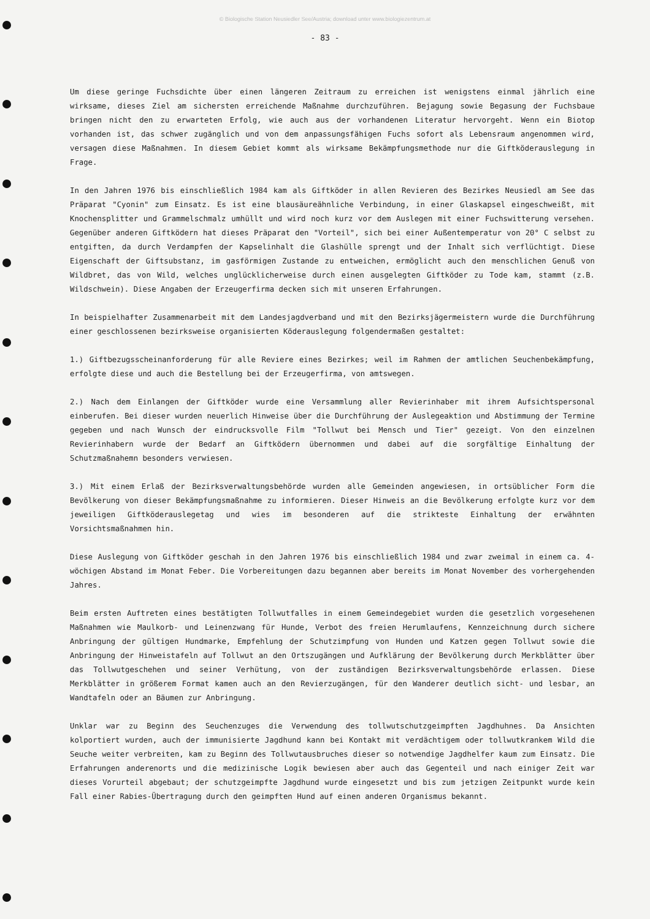© Biologische Station Neusiedler See/Austria; download unter www.biologiezentrum.at
- 83 -
Um diese geringe Fuchsdichte über einen längeren Zeitraum zu erreichen ist wenigstens einmal jährlich eine wirksame, dieses Ziel am sichersten erreichende Maßnahme durchzuführen. Bejagung sowie Begasung der Fuchsbaue bringen nicht den zu erwarteten Erfolg, wie auch aus der vorhandenen Literatur hervorgeht. Wenn ein Biotop vorhanden ist, das schwer zugänglich und von dem anpassungsfähigen Fuchs sofort als Lebensraum angenommen wird, versagen diese Maßnahmen. In diesem Gebiet kommt als wirksame Bekämpfungsmethode nur die Giftköderauslegung in Frage.
In den Jahren 1976 bis einschließlich 1984 kam als Giftköder in allen Revieren des Bezirkes Neusiedl am See das Präparat "Cyonin" zum Einsatz. Es ist eine blausäureähnliche Verbindung, in einer Glaskapsel eingeschweißt, mit Knochensplitter und Grammelschmalz umhüllt und wird noch kurz vor dem Auslegen mit einer Fuchswitterung versehen. Gegenüber anderen Giftködern hat dieses Präparat den "Vorteil", sich bei einer Außentemperatur von 20° C selbst zu entgiften, da durch Verdampfen der Kapselinhalt die Glashülle sprengt und der Inhalt sich verflüchtigt. Diese Eigenschaft der Giftsubstanz, im gasförmigen Zustande zu entweichen, ermöglicht auch den menschlichen Genuß von Wildbret, das von Wild, welches unglücklicherweise durch einen ausgelegten Giftköder zu Tode kam, stammt (z.B. Wildschwein). Diese Angaben der Erzeugerfirma decken sich mit unseren Erfahrungen.
In beispielhafter Zusammenarbeit mit dem Landesjagdverband und mit den Bezirksjägermeistern wurde die Durchführung einer geschlossenen bezirksweise organisierten Köderauslegung folgendermaßen gestaltet:
1.) Giftbezugsscheinanforderung für alle Reviere eines Bezirkes; weil im Rahmen der amtlichen Seuchenbekämpfung, erfolgte diese und auch die Bestellung bei der Erzeugerfirma, von amtswegen.
2.) Nach dem Einlangen der Giftköder wurde eine Versammlung aller Revierinhaber mit ihrem Aufsichtspersonal einberufen. Bei dieser wurden neuerlich Hinweise über die Durchführung der Auslegeaktion und Abstimmung der Termine gegeben und nach Wunsch der eindrucksvolle Film "Tollwut bei Mensch und Tier" gezeigt. Von den einzelnen Revierinhabern wurde der Bedarf an Giftködern übernommen und dabei auf die sorgfältige Einhaltung der Schutzmaßnahemn besonders verwiesen.
3.) Mit einem Erlaß der Bezirksverwaltungsbehörde wurden alle Gemeinden angewiesen, in ortsüblicher Form die Bevölkerung von dieser Bekämpfungsmaßnahme zu informieren. Dieser Hinweis an die Bevölkerung erfolgte kurz vor dem jeweiligen Giftköderauslegetag und wies im besonderen auf die strikteste Einhaltung der erwähnten Vorsichtsmaßnahmen hin.
Diese Auslegung von Giftköder geschah in den Jahren 1976 bis einschließlich 1984 und zwar zweimal in einem ca. 4-wöchigen Abstand im Monat Feber. Die Vorbereitungen dazu begannen aber bereits im Monat November des vorhergehenden Jahres.
Beim ersten Auftreten eines bestätigten Tollwutfalles in einem Gemeindegebiet wurden die gesetzlich vorgesehenen Maßnahmen wie Maulkorb- und Leinenzwang für Hunde, Verbot des freien Herumlaufens, Kennzeichnung durch sichere Anbringung der gültigen Hundmarke, Empfehlung der Schutzimpfung von Hunden und Katzen gegen Tollwut sowie die Anbringung der Hinweistafeln auf Tollwut an den Ortszugängen und Aufklärung der Bevölkerung durch Merkblätter über das Tollwutgeschehen und seiner Verhütung, von der zuständigen Bezirksverwaltungsbehörde erlassen. Diese Merkblätter in größerem Format kamen auch an den Revierzugängen, für den Wanderer deutlich sicht- und lesbar, an Wandtafeln oder an Bäumen zur Anbringung.
Unklar war zu Beginn des Seuchenzuges die Verwendung des tollwutschutzgeimpften Jagdhuhnes. Da Ansichten kolportiert wurden, auch der immunisierte Jagdhund kann bei Kontakt mit verdächtigem oder tollwutkrankem Wild die Seuche weiter verbreiten, kam zu Beginn des Tollwutausbruches dieser so notwendige Jagdhelfer kaum zum Einsatz. Die Erfahrungen anderenorts und die medizinische Logik bewiesen aber auch das Gegenteil und nach einiger Zeit war dieses Vorurteil abgebaut; der schutzgeimpfte Jagdhund wurde eingesetzt und bis zum jetzigen Zeitpunkt wurde kein Fall einer Rabies-Übertragung durch den geimpften Hund auf einen anderen Organismus bekannt.